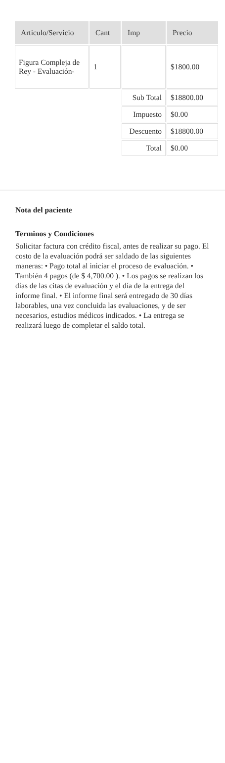| Articulo/Servicio | Cant | Imp | Precio |
| --- | --- | --- | --- |
| Figura Compleja de Rey - Evaluación- | 1 | | $1800.00 |
| | | Sub Total | $18800.00 |
| | | Impuesto | $0.00 |
| | | Descuento | $18800.00 |
| | | Total | $0.00 |
Nota del paciente
Terminos y Condiciones
Solicitar factura con crédito fiscal, antes de realizar su pago. El costo de la evaluación podrá ser saldado de las siguientes maneras: • Pago total al iniciar el proceso de evaluación. • También 4 pagos (de $ 4,700.00 ). • Los pagos se realizan los días de las citas de evaluación y el día de la entrega del informe final. • El informe final será entregado de 30 días laborables, una vez concluida las evaluaciones, y de ser necesarios, estudios médicos indicados. • La entrega se realizará luego de completar el saldo total.